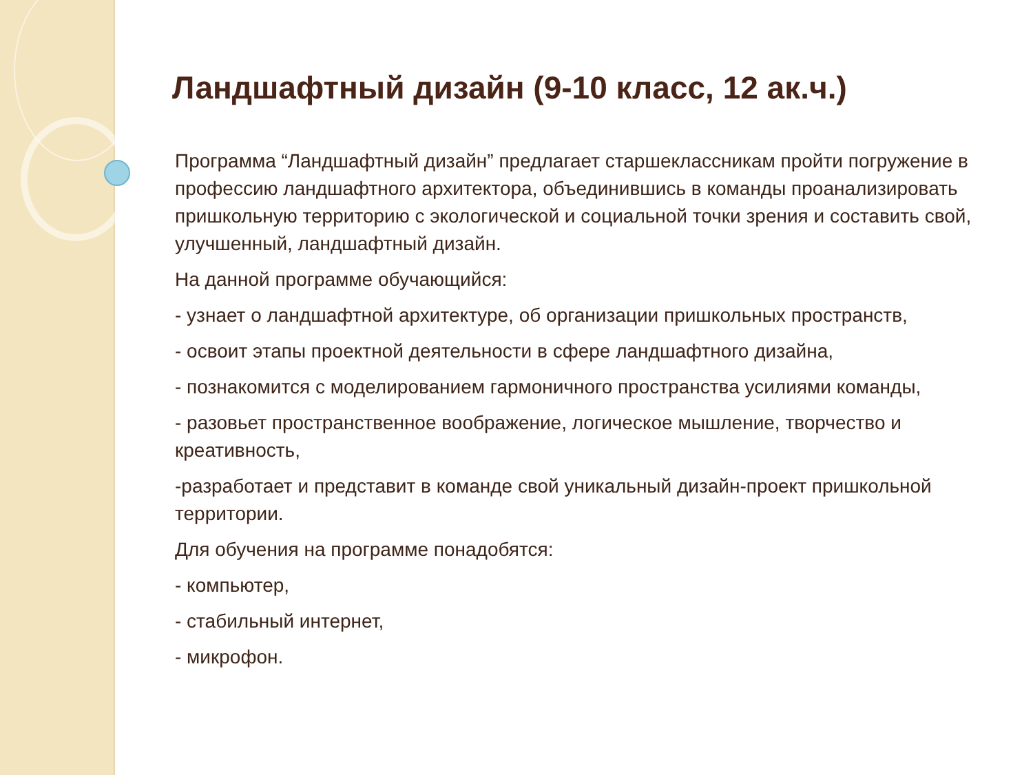Ландшафтный дизайн (9-10 класс, 12 ак.ч.)
Программа “Ландшафтный дизайн” предлагает старшеклассникам пройти погружение в профессию ландшафтного архитектора, объединившись в команды проанализировать пришкольную территорию с экологической и социальной точки зрения и составить свой, улучшенный, ландшафтный дизайн.
На данной программе обучающийся:
- узнает о ландшафтной архитектуре, об организации пришкольных пространств,
- освоит этапы проектной деятельности в сфере ландшафтного дизайна,
- познакомится с моделированием гармоничного пространства усилиями команды,
- разовьет пространственное воображение, логическое мышление, творчество и креативность,
-разработает и представит в команде свой уникальный дизайн-проект пришкольной территории.
Для обучения на программе понадобятся:
- компьютер,
- стабильный интернет,
- микрофон.